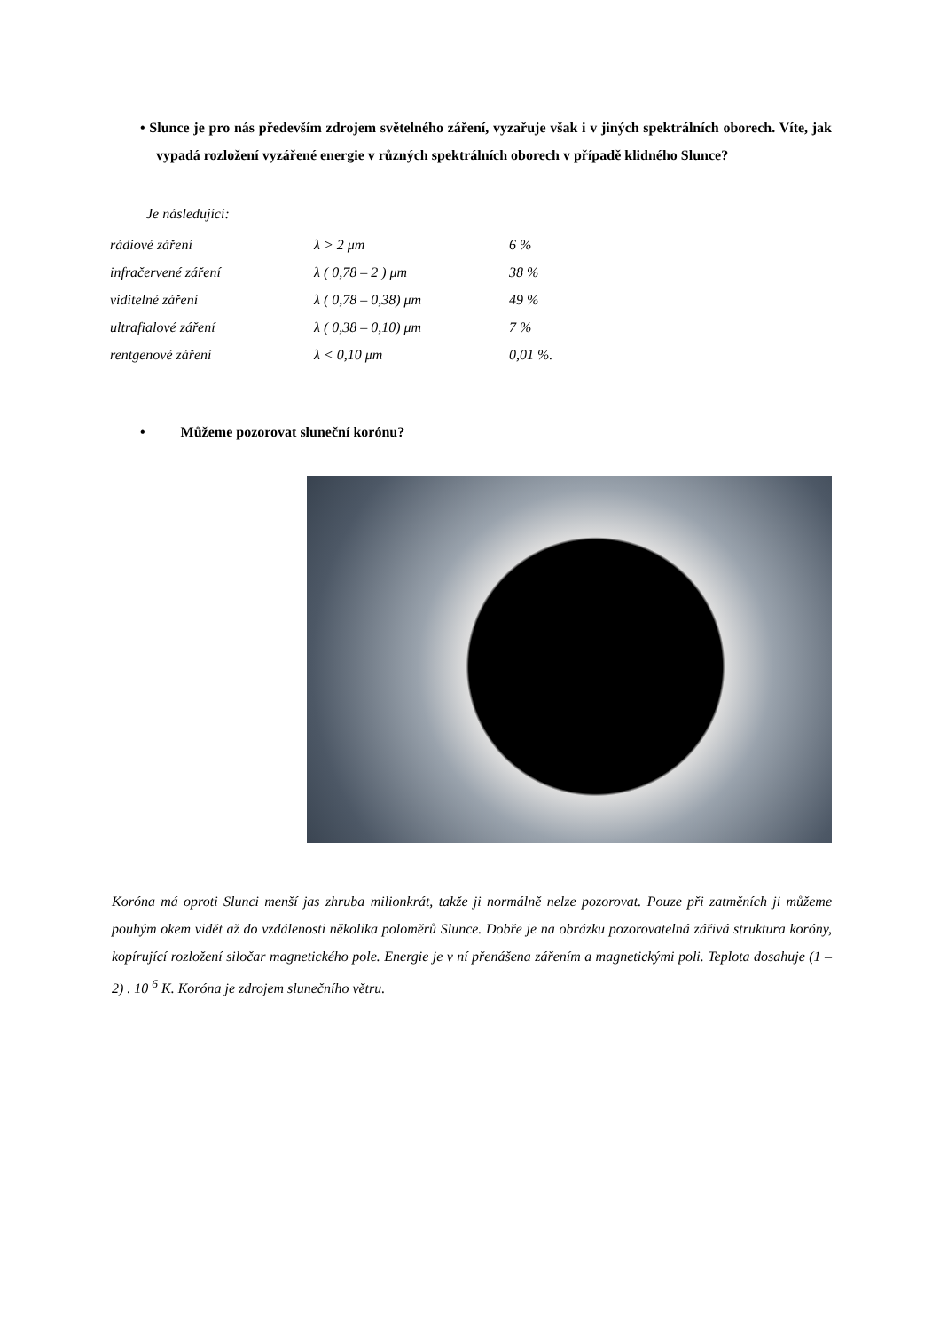• Slunce je pro nás především zdrojem světelného záření, vyzařuje však i v jiných spektrálních oborech. Víte, jak vypadá rozložení vyzářené energie v různých spektrálních oborech v případě klidného Slunce?
Je následující:
| rádiové záření | λ > 2 μm | 6 % |
| infračervené záření | λ ( 0,78 – 2 ) μm | 38 % |
| viditelné záření | λ ( 0,78 – 0,38) μm | 49 % |
| ultrafialové záření | λ ( 0,38 – 0,10) μm | 7 % |
| rentgenové záření | λ < 0,10 μm | 0,01 %. |
• Můžeme pozorovat sluneční korónu?
Koróna má oproti Slunci menší jas zhruba milionkrát, takže ji normálně nelze pozorovat. Pouze při zatměních ji můžeme pouhým okem vidět až do vzdálenosti několika poloměrů Slunce. Dobře je na obrázku pozorovatelná zářivá struktura koróny, kopírující rozložení siločar magnetického pole. Energie je v ní přenášena zářením a magnetickými poli. Teplota dosahuje (1 – 2) . 10 <sup>6</sup> K. Koróna je zdrojem slunečního větru.